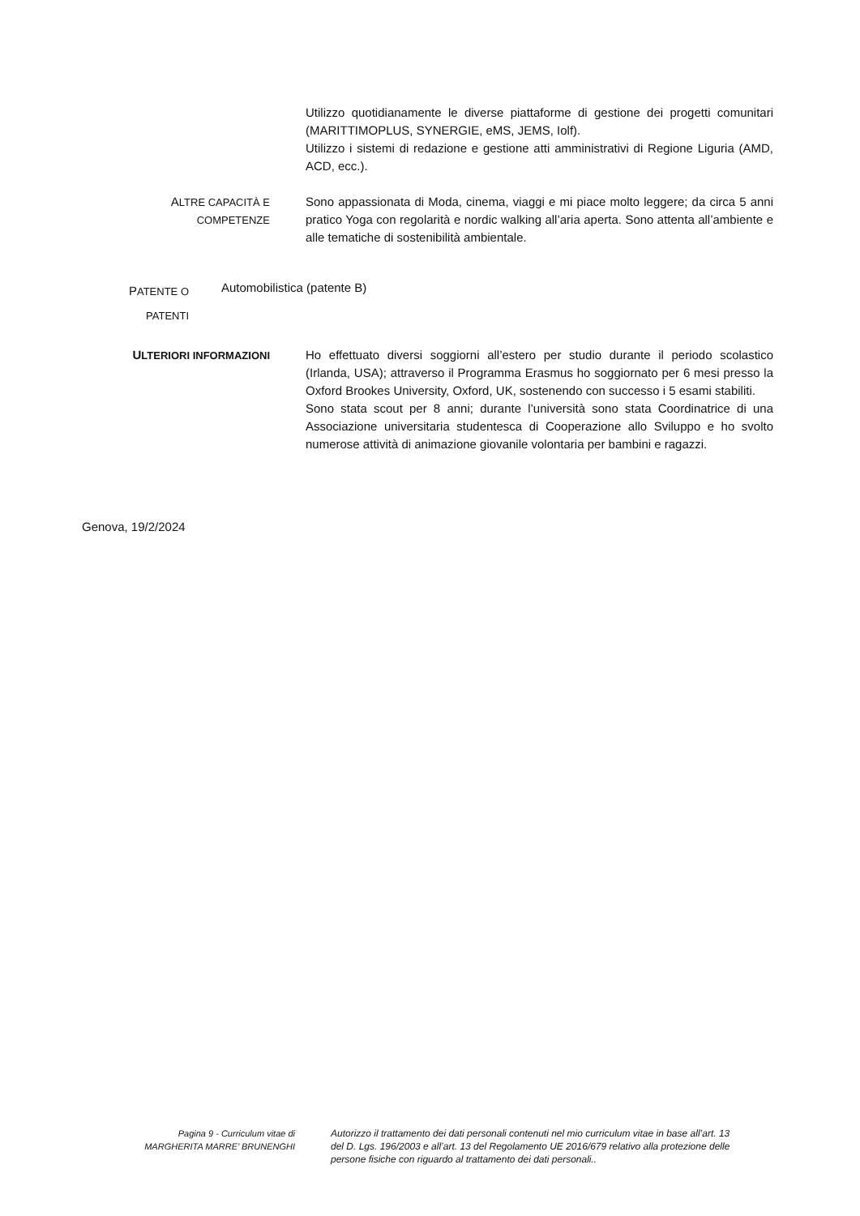Utilizzo quotidianamente le diverse piattaforme di gestione dei progetti comunitari (MARITTIMOPLUS, SYNERGIE, eMS, JEMS, Iolf).
Utilizzo i sistemi di redazione e gestione atti amministrativi di Regione Liguria (AMD, ACD, ecc.).
ALTRE CAPACITÀ E
COMPETENZE
Sono appassionata di Moda, cinema, viaggi e mi piace molto leggere; da circa 5 anni pratico Yoga con regolarità e nordic walking all’aria aperta. Sono attenta all’ambiente e alle tematiche di sostenibilità ambientale.
PATENTE O
PATENTI
Automobilistica (patente B)
ULTERIORI INFORMAZIONI
Ho effettuato diversi soggiorni all’estero per studio durante il periodo scolastico (Irlanda, USA); attraverso il Programma Erasmus ho soggiornato per 6 mesi presso la Oxford Brookes University, Oxford, UK, sostenendo con successo i 5 esami stabiliti.
Sono stata scout per 8 anni; durante l’università sono stata Coordinatrice di una Associazione universitaria studentesca di Cooperazione allo Sviluppo e ho svolto numerose attività di animazione giovanile volontaria per bambini e ragazzi.
Genova, 19/2/2024
Pagina 9 - Curriculum vitae di
MARGHERITA MARRE’ BRUNENGHI
Autorizzo il trattamento dei dati personali contenuti nel mio curriculum vitae in base all’art. 13 del D. Lgs. 196/2003 e all’art. 13 del Regolamento UE 2016/679 relativo alla protezione delle persone fisiche con riguardo al trattamento dei dati personali..